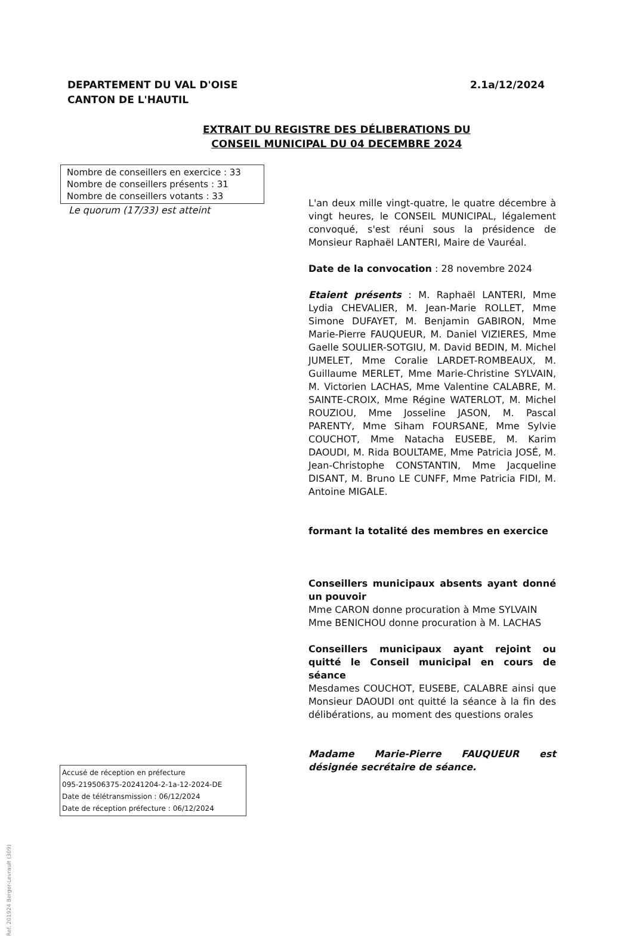DEPARTEMENT DU VAL D'OISE
CANTON DE L'HAUTIL
2.1a/12/2024
EXTRAIT DU REGISTRE DES DÉLIBERATIONS DU
CONSEIL MUNICIPAL DU 04 DECEMBRE 2024
Nombre de conseillers en exercice : 33
Nombre de conseillers présents : 31
Nombre de conseillers votants : 33
Le quorum (17/33) est atteint
L'an deux mille vingt-quatre, le quatre décembre à vingt heures, le CONSEIL MUNICIPAL, légalement convoqué, s'est réuni sous la présidence de Monsieur Raphaël LANTERI, Maire de Vauréal.
Date de la convocation : 28 novembre 2024
Etaient présents : M. Raphaël LANTERI, Mme Lydia CHEVALIER, M. Jean-Marie ROLLET, Mme Simone DUFAYET, M. Benjamin GABIRON, Mme Marie-Pierre FAUQUEUR, M. Daniel VIZIERES, Mme Gaelle SOULIER-SOTGIU, M. David BEDIN, M. Michel JUMELET, Mme Coralie LARDET-ROMBEAUX, M. Guillaume MERLET, Mme Marie-Christine SYLVAIN, M. Victorien LACHAS, Mme Valentine CALABRE, M. SAINTE-CROIX, Mme Régine WATERLOT, M. Michel ROUZIOU, Mme Josseline JASON, M. Pascal PARENTY, Mme Siham FOURSANE, Mme Sylvie COUCHOT, Mme Natacha EUSEBE, M. Karim DAOUDI, M. Rida BOULTAME, Mme Patricia JOSÉ, M. Jean-Christophe CONSTANTIN, Mme Jacqueline DISANT, M. Bruno LE CUNFF, Mme Patricia FIDI, M. Antoine MIGALE.
formant la totalité des membres en exercice
Conseillers municipaux absents ayant donné un pouvoir
Mme CARON donne procuration à Mme SYLVAIN
Mme BENICHOU donne procuration à M. LACHAS
Conseillers municipaux ayant rejoint ou quitté le Conseil municipal en cours de séance
Mesdames COUCHOT, EUSEBE, CALABRE ainsi que Monsieur DAOUDI ont quitté la séance à la fin des délibérations, au moment des questions orales
Madame Marie-Pierre FAUQUEUR est désignée secrétaire de séance.
Accusé de réception en préfecture
095-219506375-20241204-2-1a-12-2024-DE
Date de télétransmission : 06/12/2024
Date de réception préfecture : 06/12/2024
Ref. 201924 Berger-Levrault (309)